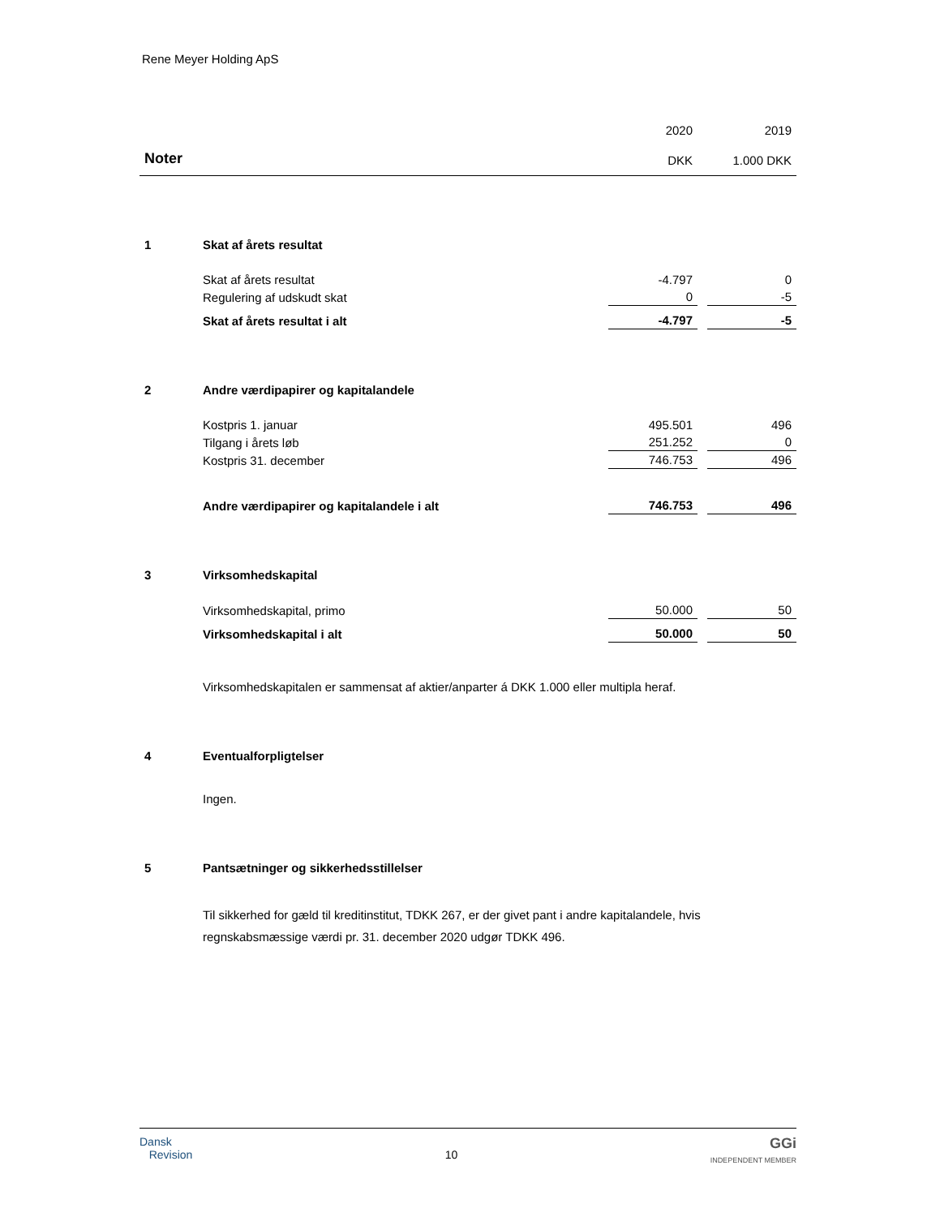Rene Meyer Holding ApS
| | | 2020 | | 2019 |
| Noter | | DKK | | 1.000 DKK |
| 1 | Skat af årets resultat | | | |
| | Skat af årets resultat | -4.797 | | 0 |
| | Regulering af udskudt skat | 0 | | -5 |
| | Skat af årets resultat i alt | -4.797 | | -5 |
| 2 | Andre værdipapirer og kapitalandele | | | |
| | Kostpris 1. januar | 495.501 | | 496 |
| | Tilgang i årets løb | 251.252 | | 0 |
| | Kostpris 31. december | 746.753 | | 496 |
| | Andre værdipapirer og kapitalandele i alt | 746.753 | | 496 |
| 3 | Virksomhedskapital | | | |
| | Virksomhedskapital, primo | 50.000 | | 50 |
| | Virksomhedskapital i alt | 50.000 | | 50 |
| | Virksomhedskapitalen er sammensat af aktier/anparter á DKK 1.000 eller multipla heraf. | | | |
| 4 | Eventualforpligtelser | | | |
| | Ingen. | | | |
| 5 | Pantsætninger og sikkerhedsstillelser | | | |
| | Til sikkerhed for gæld til kreditinstitut, TDKK 267, er der givet pant i andre kapitalandele, hvis regnskabsmæssige værdi pr. 31. december 2020 udgør TDKK 496. | | | |
Dansk
Revision
10
GGi
INDEPENDENT MEMBER